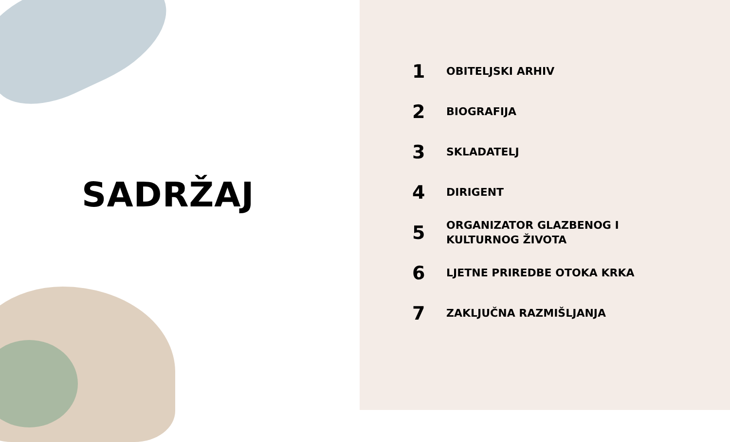SADRŽAJ
1 OBITELJSKI ARHIV
2 BIOGRAFIJA
3 SKLADATELJ
4 DIRIGENT
5 ORGANIZATOR GLAZBENOG I
KULTURNOG ŽIVOTA
6 LJETNE PRIREDBE OTOKA KRKA
7 ZAKLJUČNA RAZMIŠLJANJA